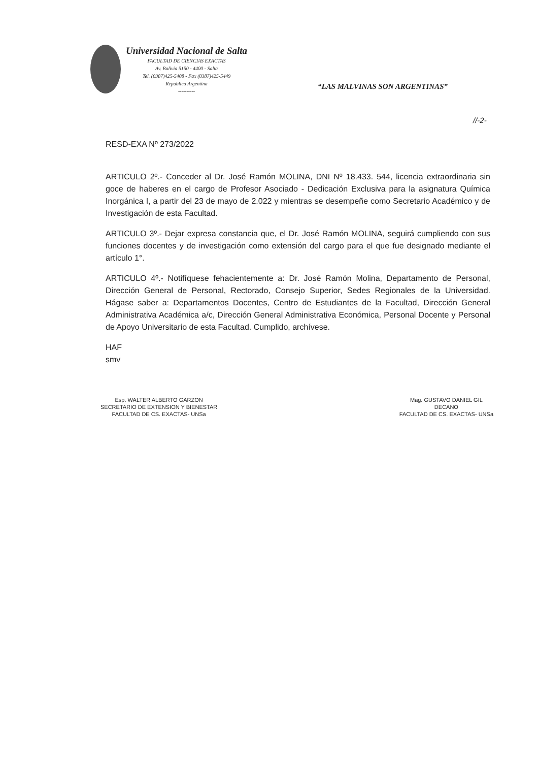Universidad Nacional de Salta
FACULTAD DE CIENCIAS EXACTAS
Av. Bolivia 5150 - 4400 - Salta
Tel. (0387)425-5408 - Fax (0387)425-5449
Republica Argentina
----------
“LAS MALVINAS SON ARGENTINAS”
//-2-
RESD-EXA Nº 273/2022
ARTICULO 2º.- Conceder al Dr. José Ramón MOLINA, DNI Nº 18.433. 544, licencia extraordinaria sin goce de haberes en el cargo de Profesor Asociado - Dedicación Exclusiva para la asignatura Química Inorgánica I, a partir del 23 de mayo de 2.022 y mientras se desempeñe como Secretario Académico y de Investigación de esta Facultad.
ARTICULO 3º.- Dejar expresa constancia que, el Dr. José Ramón MOLINA, seguirá cumpliendo con sus funciones docentes y de investigación como extensión del cargo para el que fue designado mediante el artículo 1°.
ARTICULO 4º.- Notifíquese fehacientemente a: Dr. José Ramón Molina, Departamento de Personal, Dirección General de Personal, Rectorado, Consejo Superior, Sedes Regionales de la Universidad. Hágase saber a: Departamentos Docentes, Centro de Estudiantes de la Facultad, Dirección General Administrativa Académica a/c, Dirección General Administrativa Económica, Personal Docente y Personal de Apoyo Universitario de esta Facultad. Cumplido, archívese.
HAF
smv
Esp. WALTER ALBERTO GARZON
SECRETARIO DE EXTENSION Y BIENESTAR
FACULTAD DE CS. EXACTAS- UNSa
Mag. GUSTAVO DANIEL GIL
DECANO
FACULTAD DE CS. EXACTAS- UNSa